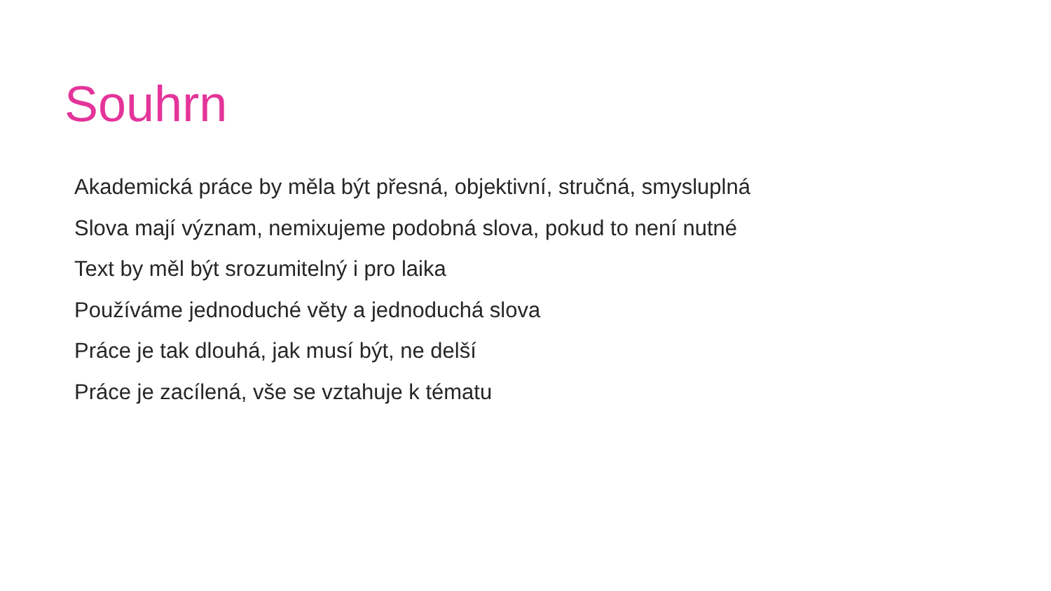Souhrn
Akademická práce by měla být přesná, objektivní, stručná, smysluplná
Slova mají význam, nemixujeme podobná slova, pokud to není nutné
Text by měl být srozumitelný i pro laika
Používáme jednoduché věty a jednoduchá slova
Práce je tak dlouhá, jak musí být, ne delší
Práce je zacílená, vše se vztahuje k tématu